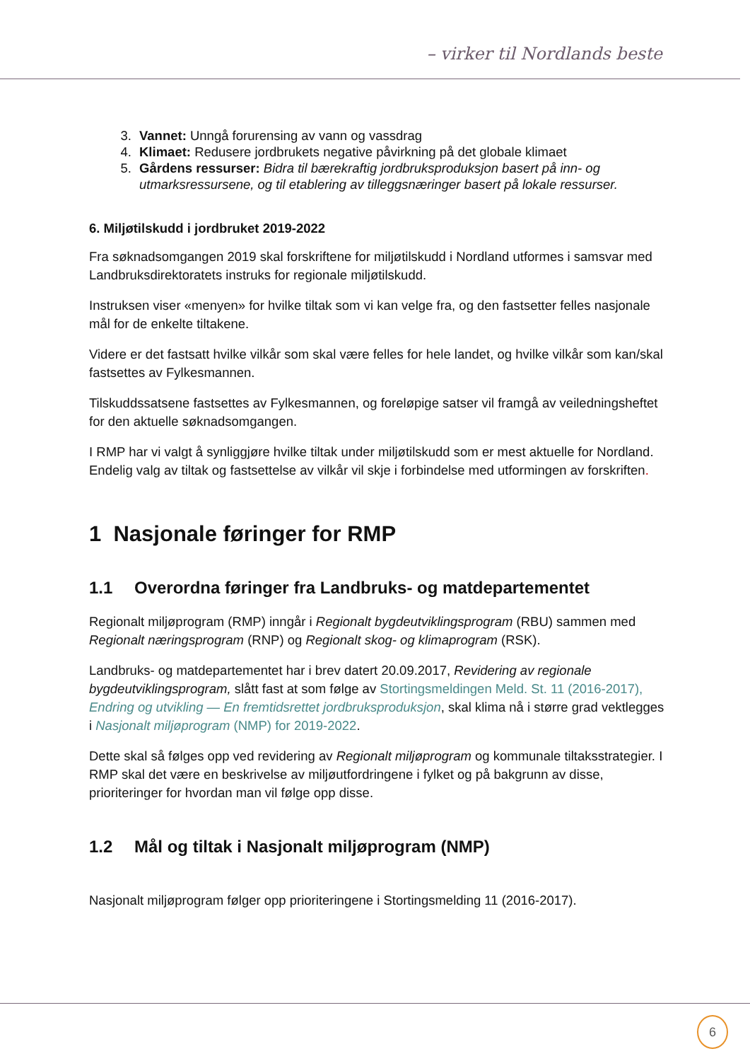– virker til Nordlands beste
3. Vannet: Unngå forurensing av vann og vassdrag
4. Klimaet: Redusere jordbrukets negative påvirkning på det globale klimaet
5. Gårdens ressurser: Bidra til bærekraftig jordbruksproduksjon basert på inn- og utmarksressursene, og til etablering av tilleggsnæringer basert på lokale ressurser.
6. Miljøtilskudd i jordbruket 2019-2022
Fra søknadsomgangen 2019 skal forskriftene for miljøtilskudd i Nordland utformes i samsvar med Landbruksdirektoratets instruks for regionale miljøtilskudd.
Instruksen viser «menyen» for hvilke tiltak som vi kan velge fra, og den fastsetter felles nasjonale mål for de enkelte tiltakene.
Videre er det fastsatt hvilke vilkår som skal være felles for hele landet, og hvilke vilkår som kan/skal fastsettes av Fylkesmannen.
Tilskuddssatsene fastsettes av Fylkesmannen, og foreløpige satser vil framgå av veiledningsheftet for den aktuelle søknadsomgangen.
I RMP har vi valgt å synliggjøre hvilke tiltak under miljøtilskudd som er mest aktuelle for Nordland. Endelig valg av tiltak og fastsettelse av vilkår vil skje i forbindelse med utformingen av forskriften.
1 Nasjonale føringer for RMP
1.1 Overordna føringer fra Landbruks- og matdepartementet
Regionalt miljøprogram (RMP) inngår i Regionalt bygdeutviklingsprogram (RBU) sammen med Regionalt næringsprogram (RNP) og Regionalt skog- og klimaprogram (RSK).
Landbruks- og matdepartementet har i brev datert 20.09.2017, Revidering av regionale bygdeutviklingsprogram, slått fast at som følge av Stortingsmeldingen Meld. St. 11 (2016-2017), Endring og utvikling — En fremtidsrettet jordbruksproduksjon, skal klima nå i større grad vektlegges i Nasjonalt miljøprogram (NMP) for 2019-2022.
Dette skal så følges opp ved revidering av Regionalt miljøprogram og kommunale tiltaksstrategier. I RMP skal det være en beskrivelse av miljøutfordringene i fylket og på bakgrunn av disse, prioriteringer for hvordan man vil følge opp disse.
1.2 Mål og tiltak i Nasjonalt miljøprogram (NMP)
Nasjonalt miljøprogram følger opp prioriteringene i Stortingsmelding 11 (2016-2017).
6